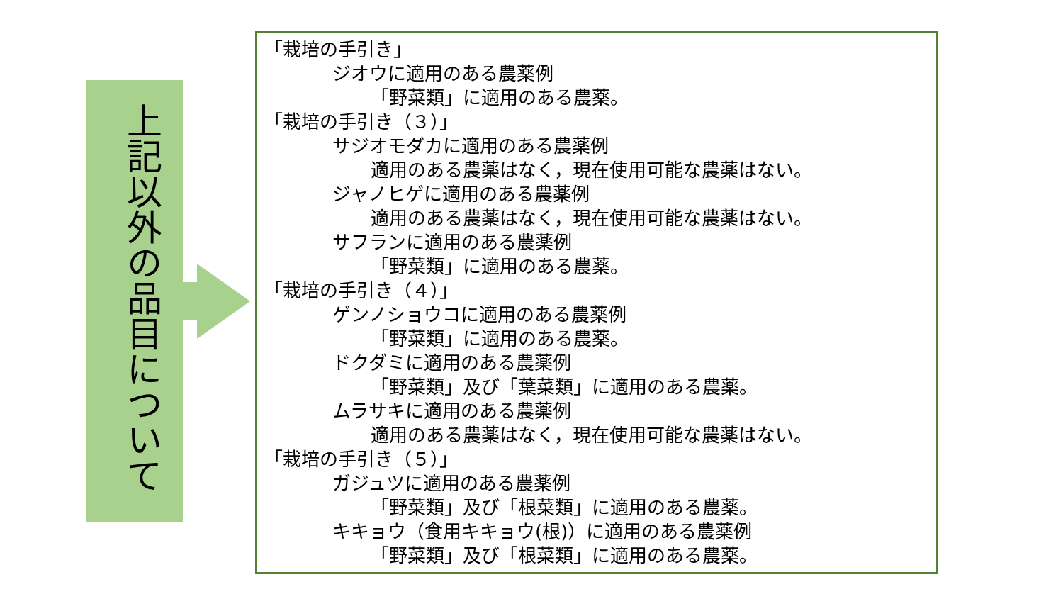上記以外の品目について
「栽培の手引き」
ジオウに適用のある農薬例
「野菜類」に適用のある農薬。
「栽培の手引き（３）」
サジオモダカに適用のある農薬例
適用のある農薬はなく，現在使用可能な農薬はない。
ジャノヒゲに適用のある農薬例
適用のある農薬はなく，現在使用可能な農薬はない。
サフランに適用のある農薬例
「野菜類」に適用のある農薬。
「栽培の手引き（４）」
ゲンノショウコに適用のある農薬例
「野菜類」に適用のある農薬。
ドクダミに適用のある農薬例
「野菜類」及び「葉菜類」に適用のある農薬。
ムラサキに適用のある農薬例
適用のある農薬はなく，現在使用可能な農薬はない。
「栽培の手引き（５）」
ガジュツに適用のある農薬例
「野菜類」及び「根菜類」に適用のある農薬。
キキョウ（食用キキョウ(根)）に適用のある農薬例
「野菜類」及び「根菜類」に適用のある農薬。